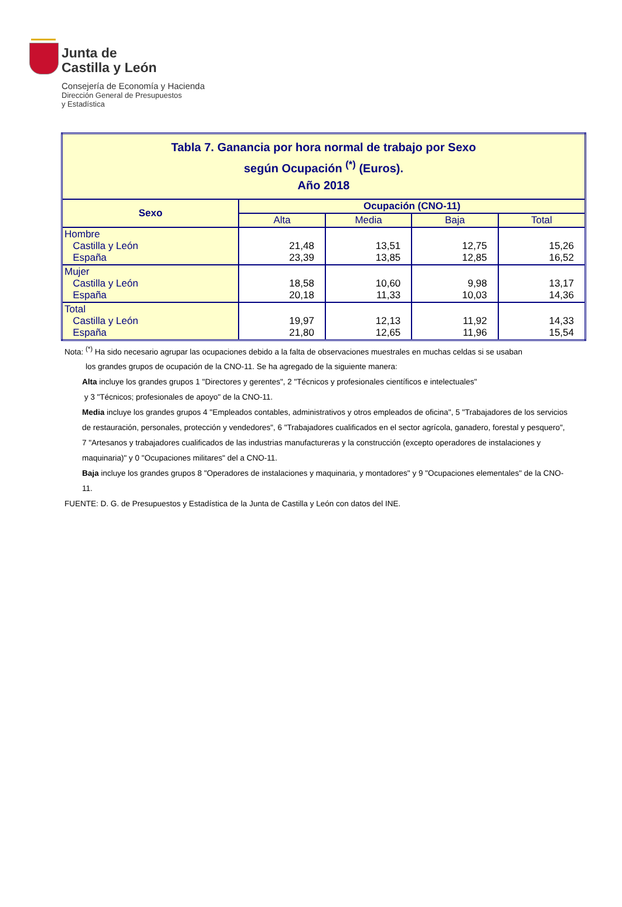Junta de
Castilla y León
Consejería de Economía y Hacienda
Dirección General de Presupuestos
y Estadística
| Tabla 7. Ganancia por hora normal de trabajo por Sexo según Ocupación <sup>(*)</sup> (Euros). Año 2018 | | | | |
| Sexo | Ocupación (CNO-11) | | | |
| | Alta | Media | Baja | Total |
| Hombre Castilla y León España | 21,48 23,39 | 13,51 13,85 | 12,75 12,85 | 15,26 16,52 |
| Mujer Castilla y León España | 18,58 20,18 | 10,60 11,33 | 9,98 10,03 | 13,17 14,36 |
| Total Castilla y León España | 19,97 21,80 | 12,13 12,65 | 11,92 11,96 | 14,33 15,54 |
Nota: <sup>(*)</sup> Ha sido necesario agrupar las ocupaciones debido a la falta de observaciones muestrales en muchas celdas si se usaban
los grandes grupos de ocupación de la CNO-11. Se ha agregado de la siguiente manera:
Alta incluye los grandes grupos 1 "Directores y gerentes", 2 "Técnicos y profesionales científicos e intelectuales"
y 3 "Técnicos; profesionales de apoyo" de la CNO-11.
Media incluye los grandes grupos 4 "Empleados contables, administrativos y otros empleados de oficina", 5 "Trabajadores de los servicios de restauración, personales, protección y vendedores", 6 "Trabajadores cualificados en el sector agrícola, ganadero, forestal y pesquero", 7 "Artesanos y trabajadores cualificados de las industrias manufactureras y la construcción (excepto operadores de instalaciones y maquinaria)" y 0 "Ocupaciones militares" del a CNO-11.
Baja incluye los grandes grupos 8 "Operadores de instalaciones y maquinaria, y montadores" y 9 "Ocupaciones elementales" de la CNO-11.
FUENTE: D. G. de Presupuestos y Estadística de la Junta de Castilla y León con datos del INE.